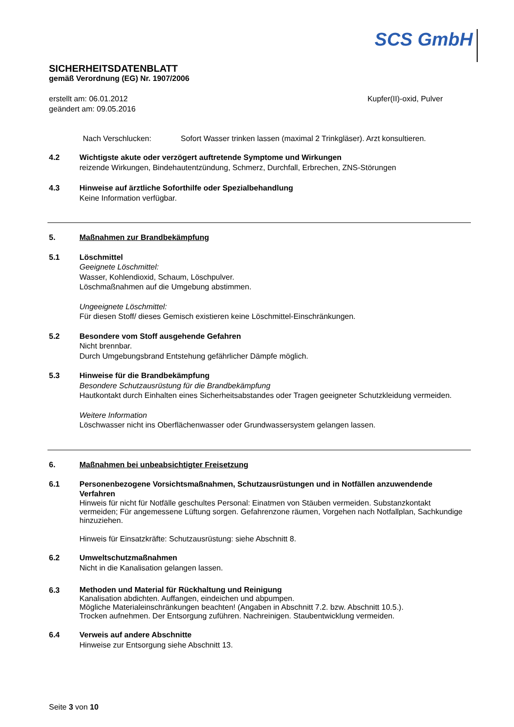SCS GmbH
SICHERHEITSDATENBLATT
gemäß Verordnung (EG) Nr. 1907/2006
erstellt am: 06.01.2012
geändert am: 09.05.2016
Kupfer(II)-oxid, Pulver
Nach Verschlucken: Sofort Wasser trinken lassen (maximal 2 Trinkgläser). Arzt konsultieren.
4.2 Wichtigste akute oder verzögert auftretende Symptome und Wirkungen
reizende Wirkungen, Bindehautentzündung, Schmerz, Durchfall, Erbrechen, ZNS-Störungen
4.3 Hinweise auf ärztliche Soforthilfe oder Spezialbehandlung
Keine Information verfügbar.
5. Maßnahmen zur Brandbekämpfung
5.1 Löschmittel
Geeignete Löschmittel:
Wasser, Kohlendioxid, Schaum, Löschpulver.
Löschmaßnahmen auf die Umgebung abstimmen.
Ungeeignete Löschmittel:
Für diesen Stoff/ dieses Gemisch existieren keine Löschmittel-Einschränkungen.
5.2 Besondere vom Stoff ausgehende Gefahren
Nicht brennbar.
Durch Umgebungsbrand Entstehung gefährlicher Dämpfe möglich.
5.3 Hinweise für die Brandbekämpfung
Besondere Schutzausrüstung für die Brandbekämpfung
Hautkontakt durch Einhalten eines Sicherheitsabstandes oder Tragen geeigneter Schutzkleidung vermeiden.
Weitere Information
Löschwasser nicht ins Oberflächenwasser oder Grundwassersystem gelangen lassen.
6. Maßnahmen bei unbeabsichtigter Freisetzung
6.1
Personenbezogene Vorsichtsmaßnahmen, Schutzausrüstungen und in Notfällen anzuwendende Verfahren
Hinweis für nicht für Notfälle geschultes Personal: Einatmen von Stäuben vermeiden. Substanzkontakt vermeiden; Für angemessene Lüftung sorgen. Gefahrenzone räumen, Vorgehen nach Notfallplan, Sachkundige hinzuziehen.
Hinweis für Einsatzkräfte: Schutzausrüstung: siehe Abschnitt 8.
6.2 Umweltschutzmaßnahmen
Nicht in die Kanalisation gelangen lassen.
6.3
Methoden und Material für Rückhaltung und Reinigung
Kanalisation abdichten. Auffangen, eindeichen und abpumpen.
Mögliche Materialeinschränkungen beachten! (Angaben in Abschnitt 7.2. bzw. Abschnitt 10.5.).
Trocken aufnehmen. Der Entsorgung zuführen. Nachreinigen. Staubentwicklung vermeiden.
6.4 Verweis auf andere Abschnitte
Hinweise zur Entsorgung siehe Abschnitt 13.
Seite 3 von 10